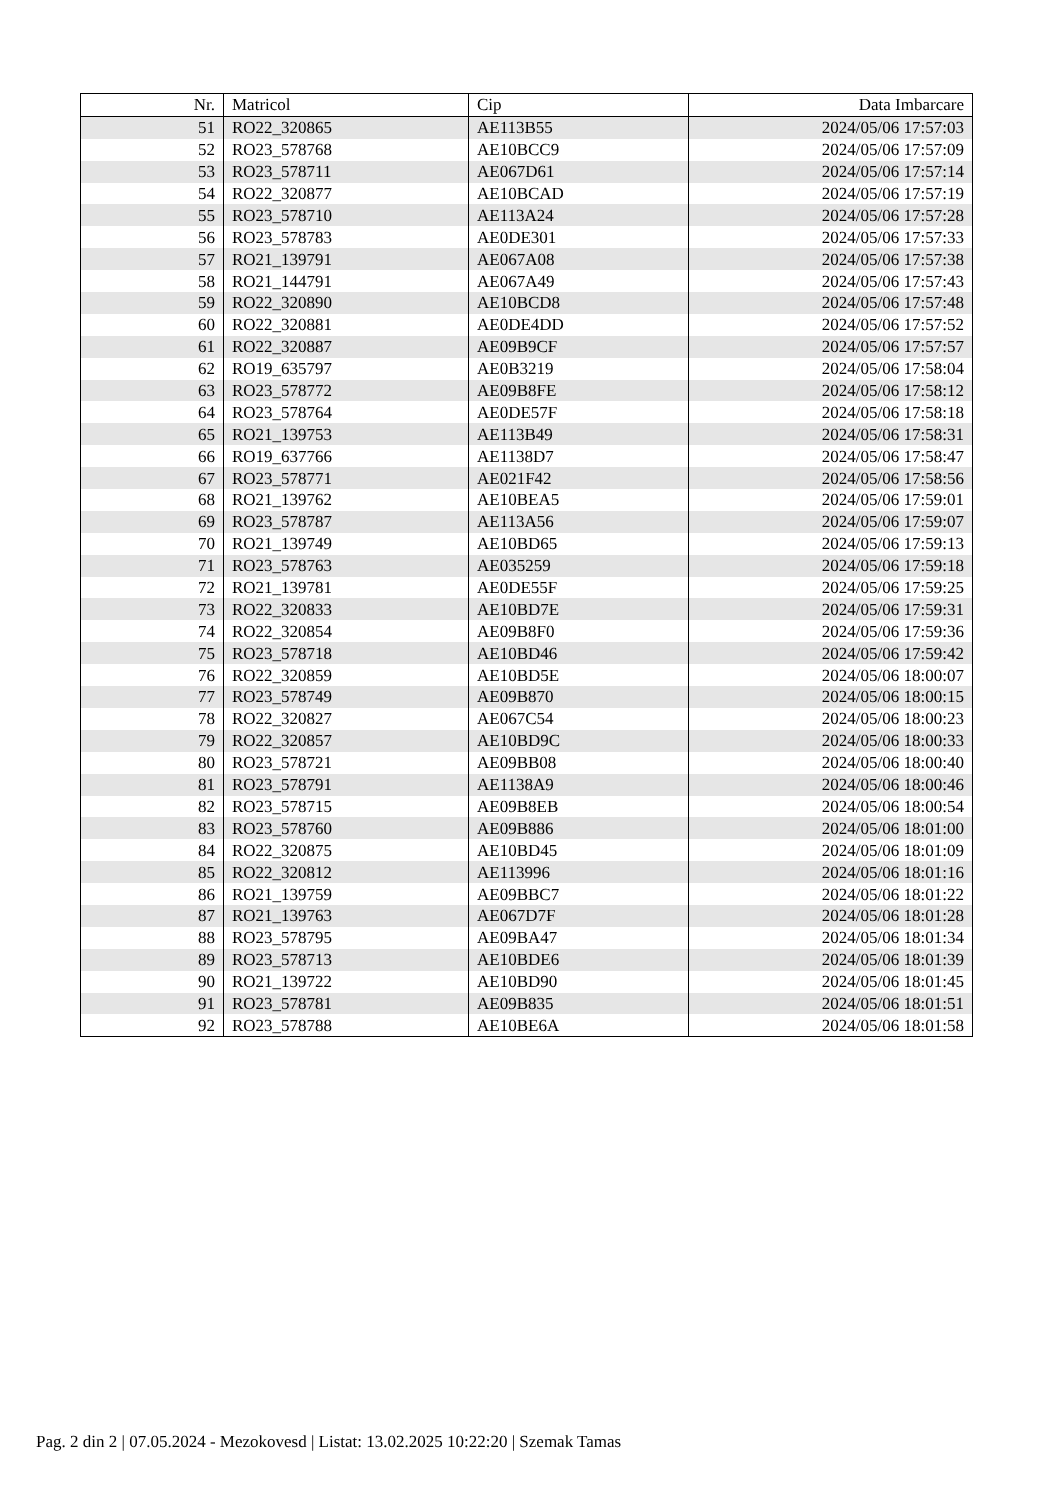| Nr. | Matricol | Cip | Data Imbarcare |
| --- | --- | --- | --- |
| 51 | RO22_320865 | AE113B55 | 2024/05/06 17:57:03 |
| 52 | RO23_578768 | AE10BCC9 | 2024/05/06 17:57:09 |
| 53 | RO23_578711 | AE067D61 | 2024/05/06 17:57:14 |
| 54 | RO22_320877 | AE10BCAD | 2024/05/06 17:57:19 |
| 55 | RO23_578710 | AE113A24 | 2024/05/06 17:57:28 |
| 56 | RO23_578783 | AE0DE301 | 2024/05/06 17:57:33 |
| 57 | RO21_139791 | AE067A08 | 2024/05/06 17:57:38 |
| 58 | RO21_144791 | AE067A49 | 2024/05/06 17:57:43 |
| 59 | RO22_320890 | AE10BCD8 | 2024/05/06 17:57:48 |
| 60 | RO22_320881 | AE0DE4DD | 2024/05/06 17:57:52 |
| 61 | RO22_320887 | AE09B9CF | 2024/05/06 17:57:57 |
| 62 | RO19_635797 | AE0B3219 | 2024/05/06 17:58:04 |
| 63 | RO23_578772 | AE09B8FE | 2024/05/06 17:58:12 |
| 64 | RO23_578764 | AE0DE57F | 2024/05/06 17:58:18 |
| 65 | RO21_139753 | AE113B49 | 2024/05/06 17:58:31 |
| 66 | RO19_637766 | AE1138D7 | 2024/05/06 17:58:47 |
| 67 | RO23_578771 | AE021F42 | 2024/05/06 17:58:56 |
| 68 | RO21_139762 | AE10BEA5 | 2024/05/06 17:59:01 |
| 69 | RO23_578787 | AE113A56 | 2024/05/06 17:59:07 |
| 70 | RO21_139749 | AE10BD65 | 2024/05/06 17:59:13 |
| 71 | RO23_578763 | AE035259 | 2024/05/06 17:59:18 |
| 72 | RO21_139781 | AE0DE55F | 2024/05/06 17:59:25 |
| 73 | RO22_320833 | AE10BD7E | 2024/05/06 17:59:31 |
| 74 | RO22_320854 | AE09B8F0 | 2024/05/06 17:59:36 |
| 75 | RO23_578718 | AE10BD46 | 2024/05/06 17:59:42 |
| 76 | RO22_320859 | AE10BD5E | 2024/05/06 18:00:07 |
| 77 | RO23_578749 | AE09B870 | 2024/05/06 18:00:15 |
| 78 | RO22_320827 | AE067C54 | 2024/05/06 18:00:23 |
| 79 | RO22_320857 | AE10BD9C | 2024/05/06 18:00:33 |
| 80 | RO23_578721 | AE09BB08 | 2024/05/06 18:00:40 |
| 81 | RO23_578791 | AE1138A9 | 2024/05/06 18:00:46 |
| 82 | RO23_578715 | AE09B8EB | 2024/05/06 18:00:54 |
| 83 | RO23_578760 | AE09B886 | 2024/05/06 18:01:00 |
| 84 | RO22_320875 | AE10BD45 | 2024/05/06 18:01:09 |
| 85 | RO22_320812 | AE113996 | 2024/05/06 18:01:16 |
| 86 | RO21_139759 | AE09BBC7 | 2024/05/06 18:01:22 |
| 87 | RO21_139763 | AE067D7F | 2024/05/06 18:01:28 |
| 88 | RO23_578795 | AE09BA47 | 2024/05/06 18:01:34 |
| 89 | RO23_578713 | AE10BDE6 | 2024/05/06 18:01:39 |
| 90 | RO21_139722 | AE10BD90 | 2024/05/06 18:01:45 |
| 91 | RO23_578781 | AE09B835 | 2024/05/06 18:01:51 |
| 92 | RO23_578788 | AE10BE6A | 2024/05/06 18:01:58 |
Pag. 2 din 2 | 07.05.2024 - Mezokovesd | Listat: 13.02.2025 10:22:20 | Szemak Tamas